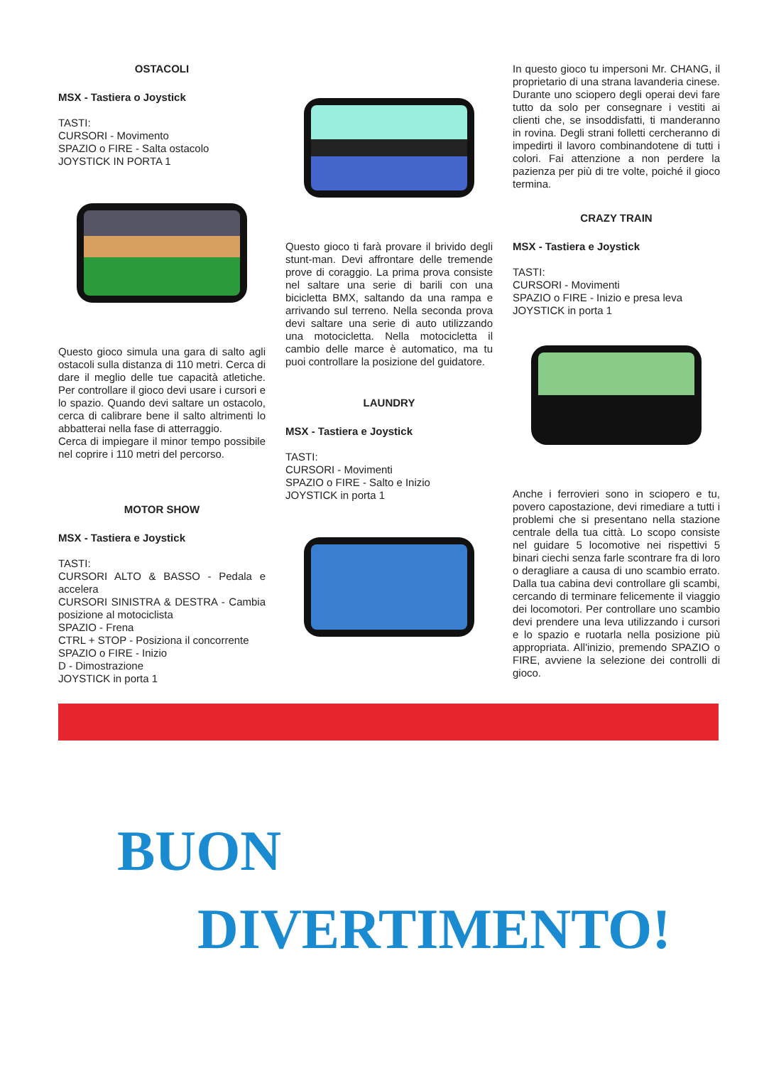OSTACOLI
MSX - Tastiera o Joystick
TASTI:
CURSORI - Movimento
SPAZIO o FIRE - Salta ostacolo
JOYSTICK IN PORTA 1
Questo gioco simula una gara di salto agli ostacoli sulla distanza di 110 metri. Cerca di dare il meglio delle tue capacità atletiche. Per controllare il gioco devi usare i cursori e lo spazio. Quando devi saltare un ostacolo, cerca di calibrare bene il salto altrimenti lo abbatterai nella fase di atterraggio.
Cerca di impiegare il minor tempo possibile nel coprire i 110 metri del percorso.
MOTOR SHOW
MSX - Tastiera e Joystick
TASTI:
CURSORI ALTO & BASSO - Pedala e accelera
CURSORI SINISTRA & DESTRA - Cambia posizione al motociclista
SPAZIO - Frena
CTRL + STOP - Posiziona il concorrente
SPAZIO o FIRE - Inizio
D - Dimostrazione
JOYSTICK in porta 1
Questo gioco ti farà provare il brivido degli stunt-man. Devi affrontare delle tremende prove di coraggio. La prima prova consiste nel saltare una serie di barili con una bicicletta BMX, saltando da una rampa e arrivando sul terreno. Nella seconda prova devi saltare una serie di auto utilizzando una motocicletta. Nella motocicletta il cambio delle marce è automatico, ma tu puoi controllare la posizione del guidatore.
LAUNDRY
MSX - Tastiera e Joystick
TASTI:
CURSORI - Movimenti
SPAZIO o FIRE - Salto e Inizio
JOYSTICK in porta 1
In questo gioco tu impersoni Mr. CHANG, il proprietario di una strana lavanderia cinese. Durante uno sciopero degli operai devi fare tutto da solo per consegnare i vestiti ai clienti che, se insoddisfatti, ti manderanno in rovina. Degli strani folletti cercheranno di impedirti il lavoro combinandotene di tutti i colori. Fai attenzione a non perdere la pazienza per più di tre volte, poiché il gioco termina.
CRAZY TRAIN
MSX - Tastiera e Joystick
TASTI:
CURSORI - Movimenti
SPAZIO o FIRE - Inizio e presa leva
JOYSTICK in porta 1
Anche i ferrovieri sono in sciopero e tu, povero capostazione, devi rimediare a tutti i problemi che si presentano nella stazione centrale della tua città. Lo scopo consiste nel guidare 5 locomotive nei rispettivi 5 binari ciechi senza farle scontrare fra di loro o deragliare a causa di uno scambio errato. Dalla tua cabina devi controllare gli scambi, cercando di terminare felicemente il viaggio dei locomotori. Per controllare uno scambio devi prendere una leva utilizzando i cursori e lo spazio e ruotarla nella posizione più appropriata. All'inizio, premendo SPAZIO o FIRE, avviene la selezione dei controlli di gioco.
BUON
DIVERTIMENTO!